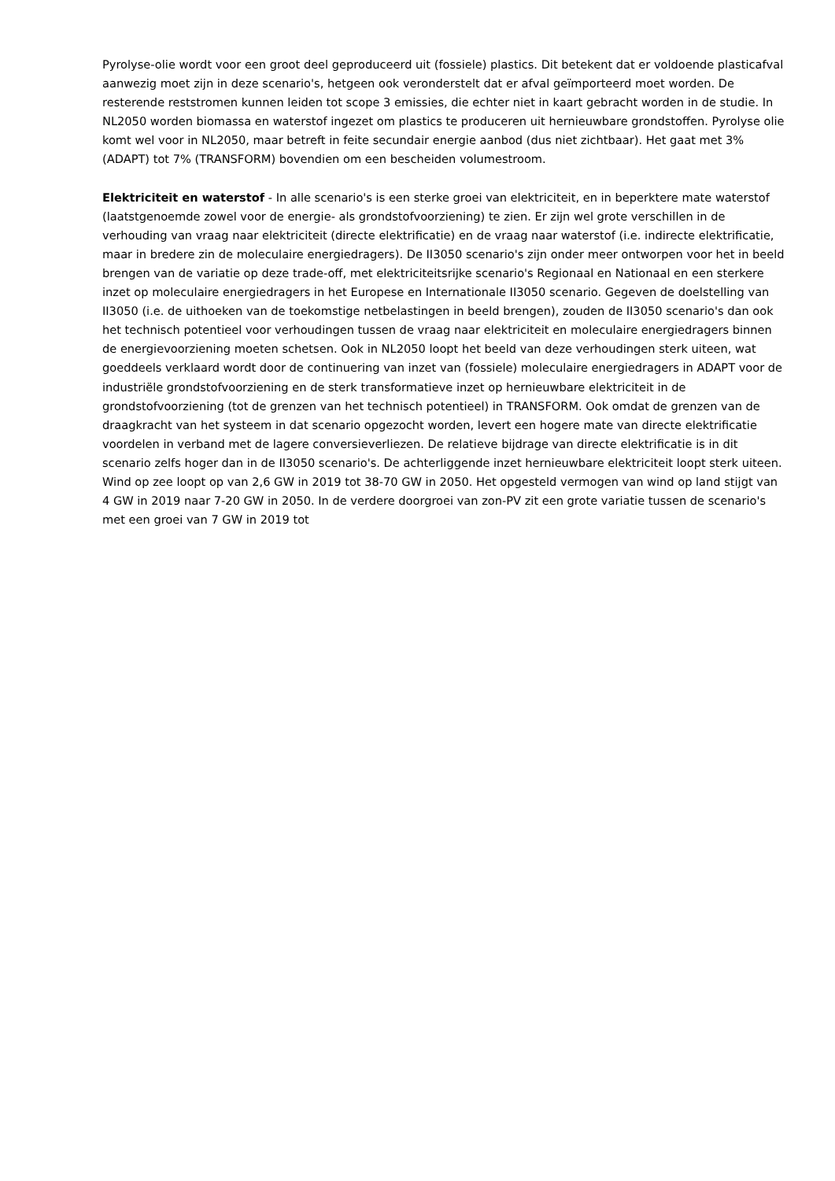Pyrolyse-olie wordt voor een groot deel geproduceerd uit (fossiele) plastics. Dit betekent dat er voldoende plasticafval aanwezig moet zijn in deze scenario's, hetgeen ook veronderstelt dat er afval geïmporteerd moet worden. De resterende reststromen kunnen leiden tot scope 3 emissies, die echter niet in kaart gebracht worden in de studie. In NL2050 worden biomassa en waterstof ingezet om plastics te produceren uit hernieuwbare grondstoffen. Pyrolyse olie komt wel voor in NL2050, maar betreft in feite secundair energie aanbod (dus niet zichtbaar). Het gaat met 3% (ADAPT) tot 7% (TRANSFORM) bovendien om een bescheiden volumestroom.
Elektriciteit en waterstof - In alle scenario's is een sterke groei van elektriciteit, en in beperktere mate waterstof (laatstgenoemde zowel voor de energie- als grondstofvoorziening) te zien. Er zijn wel grote verschillen in de verhouding van vraag naar elektriciteit (directe elektrificatie) en de vraag naar waterstof (i.e. indirecte elektrificatie, maar in bredere zin de moleculaire energiedragers). De II3050 scenario's zijn onder meer ontworpen voor het in beeld brengen van de variatie op deze trade-off, met elektriciteitsrijke scenario's Regionaal en Nationaal en een sterkere inzet op moleculaire energiedragers in het Europese en Internationale II3050 scenario. Gegeven de doelstelling van II3050 (i.e. de uithoeken van de toekomstige netbelastingen in beeld brengen), zouden de II3050 scenario's dan ook het technisch potentieel voor verhoudingen tussen de vraag naar elektriciteit en moleculaire energiedragers binnen de energievoorziening moeten schetsen. Ook in NL2050 loopt het beeld van deze verhoudingen sterk uiteen, wat goeddeels verklaard wordt door de continuering van inzet van (fossiele) moleculaire energiedragers in ADAPT voor de industriële grondstofvoorziening en de sterk transformatieve inzet op hernieuwbare elektriciteit in de grondstofvoorziening (tot de grenzen van het technisch potentieel) in TRANSFORM. Ook omdat de grenzen van de draagkracht van het systeem in dat scenario opgezocht worden, levert een hogere mate van directe elektrificatie voordelen in verband met de lagere conversieverliezen. De relatieve bijdrage van directe elektrificatie is in dit scenario zelfs hoger dan in de II3050 scenario's. De achterliggende inzet hernieuwbare elektriciteit loopt sterk uiteen. Wind op zee loopt op van 2,6 GW in 2019 tot 38-70 GW in 2050. Het opgesteld vermogen van wind op land stijgt van 4 GW in 2019 naar 7-20 GW in 2050. In de verdere doorgroei van zon-PV zit een grote variatie tussen de scenario's met een groei van 7 GW in 2019 tot